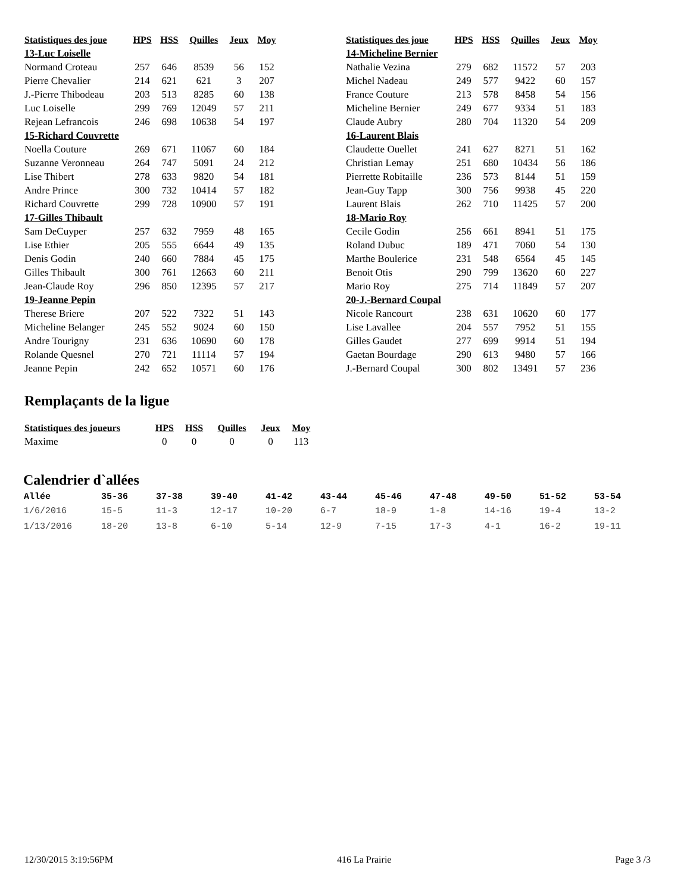| Statistiques des joue | HPS | HSS | Quilles | Jeux | Moy |
| --- | --- | --- | --- | --- | --- |
| 13-Luc Loiselle | | | | | |
| Normand Croteau | 257 | 646 | 8539 | 56 | 152 |
| Pierre Chevalier | 214 | 621 | 621 | 3 | 207 |
| J.-Pierre Thibodeau | 203 | 513 | 8285 | 60 | 138 |
| Luc Loiselle | 299 | 769 | 12049 | 57 | 211 |
| Rejean Lefrancois | 246 | 698 | 10638 | 54 | 197 |
| 15-Richard Couvrette | | | | | |
| Noella Couture | 269 | 671 | 11067 | 60 | 184 |
| Suzanne Veronneau | 264 | 747 | 5091 | 24 | 212 |
| Lise Thibert | 278 | 633 | 9820 | 54 | 181 |
| Andre Prince | 300 | 732 | 10414 | 57 | 182 |
| Richard Couvrette | 299 | 728 | 10900 | 57 | 191 |
| 17-Gilles Thibault | | | | | |
| Sam DeCuyper | 257 | 632 | 7959 | 48 | 165 |
| Lise Ethier | 205 | 555 | 6644 | 49 | 135 |
| Denis Godin | 240 | 660 | 7884 | 45 | 175 |
| Gilles Thibault | 300 | 761 | 12663 | 60 | 211 |
| Jean-Claude Roy | 296 | 850 | 12395 | 57 | 217 |
| 19-Jeanne Pepin | | | | | |
| Therese Briere | 207 | 522 | 7322 | 51 | 143 |
| Micheline Belanger | 245 | 552 | 9024 | 60 | 150 |
| Andre Tourigny | 231 | 636 | 10690 | 60 | 178 |
| Rolande Quesnel | 270 | 721 | 11114 | 57 | 194 |
| Jeanne Pepin | 242 | 652 | 10571 | 60 | 176 |
| Statistiques des joue | HPS | HSS | Quilles | Jeux | Moy |
| --- | --- | --- | --- | --- | --- |
| 14-Micheline Bernier | | | | | |
| Nathalie Vezina | 279 | 682 | 11572 | 57 | 203 |
| Michel Nadeau | 249 | 577 | 9422 | 60 | 157 |
| France Couture | 213 | 578 | 8458 | 54 | 156 |
| Micheline Bernier | 249 | 677 | 9334 | 51 | 183 |
| Claude Aubry | 280 | 704 | 11320 | 54 | 209 |
| 16-Laurent Blais | | | | | |
| Claudette Ouellet | 241 | 627 | 8271 | 51 | 162 |
| Christian Lemay | 251 | 680 | 10434 | 56 | 186 |
| Pierrette Robitaille | 236 | 573 | 8144 | 51 | 159 |
| Jean-Guy Tapp | 300 | 756 | 9938 | 45 | 220 |
| Laurent Blais | 262 | 710 | 11425 | 57 | 200 |
| 18-Mario Roy | | | | | |
| Cecile Godin | 256 | 661 | 8941 | 51 | 175 |
| Roland Dubuc | 189 | 471 | 7060 | 54 | 130 |
| Marthe Boulerice | 231 | 548 | 6564 | 45 | 145 |
| Benoit Otis | 290 | 799 | 13620 | 60 | 227 |
| Mario Roy | 275 | 714 | 11849 | 57 | 207 |
| 20-J.-Bernard Coupal | | | | | |
| Nicole Rancourt | 238 | 631 | 10620 | 60 | 177 |
| Lise Lavallee | 204 | 557 | 7952 | 51 | 155 |
| Gilles Gaudet | 277 | 699 | 9914 | 51 | 194 |
| Gaetan Bourdage | 290 | 613 | 9480 | 57 | 166 |
| J.-Bernard Coupal | 300 | 802 | 13491 | 57 | 236 |
Remplaçants de la ligue
| Statistiques des joueurs | HPS | HSS | Quilles | Jeux | Moy |
| --- | --- | --- | --- | --- | --- |
| Maxime | 0 | 0 | 0 | 0 | 113 |
Calendrier d`allées
| Allée | 35-36 | 37-38 | 39-40 | 41-42 | 43-44 | 45-46 | 47-48 | 49-50 | 51-52 | 53-54 |
| --- | --- | --- | --- | --- | --- | --- | --- | --- | --- | --- |
| 1/6/2016 | 15-5 | 11-3 | 12-17 | 10-20 | 6-7 | 18-9 | 1-8 | 14-16 | 19-4 | 13-2 |
| 1/13/2016 | 18-20 | 13-8 | 6-10 | 5-14 | 12-9 | 7-15 | 17-3 | 4-1 | 16-2 | 19-11 |
12/30/2015 3:19:56PM 416 La Prairie Page 3 /3